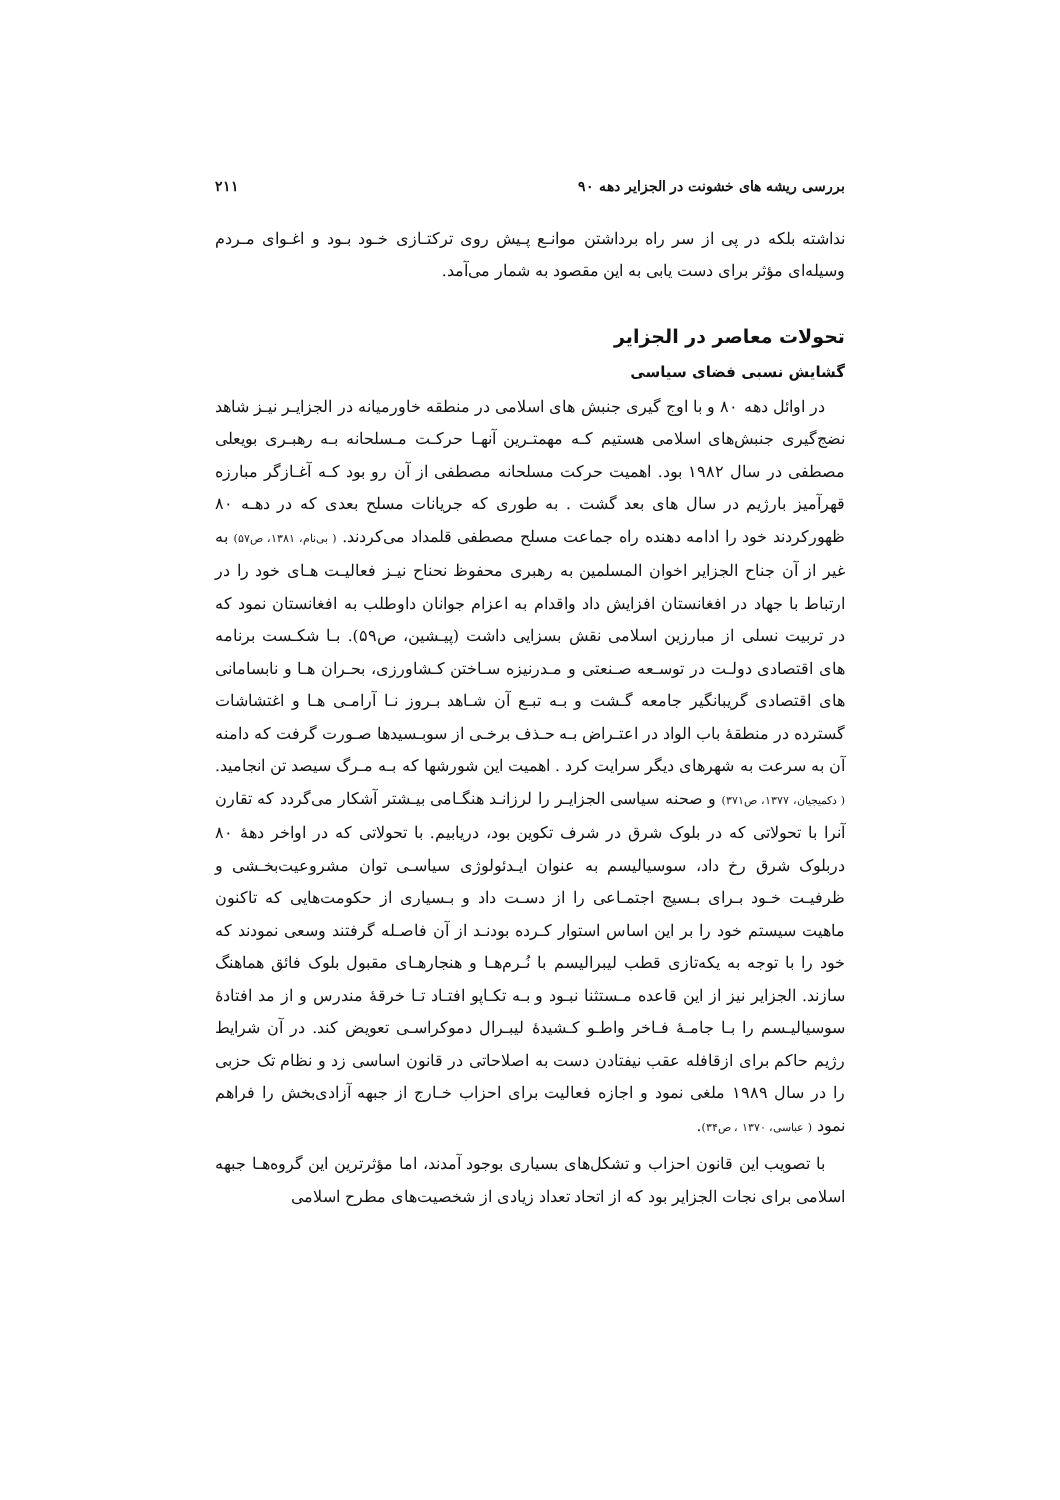بررسی ریشه های خشونت در الجزایر دهه ۹۰ ۲۱۱
نداشته بلکه در پی از سر راه برداشتن موانـع پـیش روی ترکتـازی خـود بـود و اغـوای مـردم وسیله‌ای مؤثر برای دست یابی به این مقصود به شمار می‌آمد.
تحولات معاصر در الجزایر
گشایش نسبی فضای سیاسی
در اوائل دهه ۸۰ و با اوج گیری جنبش های اسلامی در منطقه خاورمیانه در الجزایـر نیـز شاهد نضج‌گیری جنبش‌های اسلامی هستیم کـه مهمتـرین آنهـا حرکـت مـسلحانه بـه رهبـری بویعلی مصطفی در سال ۱۹۸۲ بود. اهمیت حرکت مسلحانه مصطفی از آن رو بود کـه آغـازگر مبارزه قهرآمیز بارژیم در سال های بعد گشت . به طوری که جریانات مسلح بعدی که در دهـه ۸۰ ظهورکردند خود را ادامه دهنده راه جماعت مسلح مصطفی قلمداد می‌کردند. ( بی‌نام، ۱۳۸۱، ص۵۷) به غیر از آن جناح الجزایر اخوان المسلمین به رهبری محفوظ نحناح نیـز فعالیـت هـای خود را در ارتباط با جهاد در افغانستان افزایش داد واقدام به اعزام جوانان داوطلب به افغانستان نمود که در تربیت نسلی از مبارزین اسلامی نقش بسزایی داشت (پیـشین، ص۵۹). بـا شکـست برنامه های اقتصادی دولـت در توسـعه صـنعتی و مـدرنیزه سـاختن کـشاورزی، بحـران هـا و نابسامانی های اقتصادی گریبانگیر جامعه گـشت و بـه تبـع آن شـاهد بـروز نـا آرامـی هـا و اغتشاشات گسترده در منطقهٔ باب الواد در اعتـراض بـه حـذف برخـی از سوبـسیدها صـورت گرفت که دامنه آن به سرعت به شهرهای دیگر سرایت کرد . اهمیت این شورشها که بـه مـرگ سیصد تن انجامید. ( دکمیجیان، ۱۳۷۷، ص۳۷۱) و صحنه سیاسی الجزایـر را لرزانـد هنگـامی بیـشتر آشکار می‌گردد که تقارن آنرا با تحولاتی که در بلوک شرق در شرف تکوین بود، دریابیم. با تحولاتی که در اواخر دههٔ ۸۰ دربلوک شرق رخ داد، سوسیالیسم به عنوان ایـدئولوژی سیاسـی توان مشروعیت‌بخـشی و ظرفیـت خـود بـرای بـسیج اجتمـاعی را از دسـت داد و بـسیاری از حکومت‌هایی که تاکنون ماهیت سیستم خود را بر این اساس استوار کـرده بودنـد از آن فاصـله گرفتند وسعی نمودند که خود را با توجه به یکه‌تازی قطب لیبرالیسم با نُـرم‌هـا و هنجارهـای مقبول بلوک فائق هماهنگ سازند. الجزایر نیز از این قاعده مـستثنا نبـود و بـه تکـاپو افتـاد تـا خرقهٔ مندرس و از مد افتادهٔ سوسیالیـسم را بـا جامـهٔ فـاخر واطـو کـشیدهٔ لیبـرال دموکراسـی تعویض کند. در آن شرایط رژیم حاکم برای ازقافله عقب نیفتادن دست به اصلاحاتی در قانون اساسی زد و نظام تک حزبی را در سال ۱۹۸۹ ملغی نمود و اجازه فعالیت برای احزاب خـارج از جبهه آزادی‌بخش را فراهم نمود ( عباسی، ۱۳۷۰ ، ص۳۴).
با تصویب این قانون احزاب و تشکل‌های بسیاری بوجود آمدند، اما مؤثرترین این گروه‌هـا جبهه اسلامی برای نجات الجزایر بود که از اتحاد تعداد زیادی از شخصیت‌های مطرح اسلامی